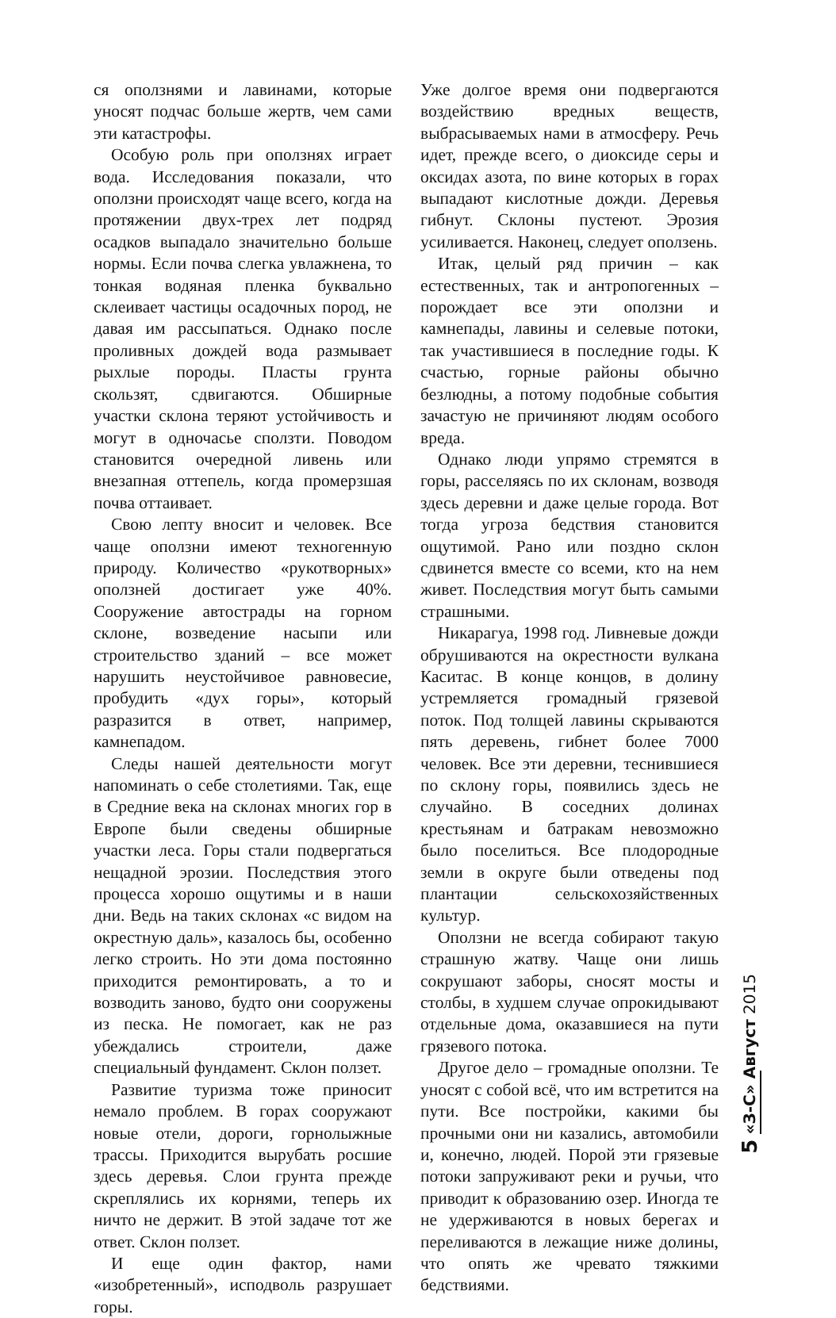ся оползнями и лавинами, которые уносят подчас больше жертв, чем сами эти катастрофы.
Особую роль при оползнях играет вода. Исследования показали, что оползни происходят чаще всего, когда на протяжении двух-трех лет подряд осадков выпадало значительно больше нормы. Если почва слегка увлажнена, то тонкая водяная пленка буквально склеивает частицы осадочных пород, не давая им рассыпаться. Однако после проливных дождей вода размывает рыхлые породы. Пласты грунта скользят, сдвигаются. Обширные участки склона теряют устойчивость и могут в одночасье сползти. Поводом становится очередной ливень или внезапная оттепель, когда промерзшая почва оттаивает.
Свою лепту вносит и человек. Все чаще оползни имеют техногенную природу. Количество «рукотворных» оползней достигает уже 40%. Сооружение автострады на горном склоне, возведение насыпи или строительство зданий – все может нарушить неустойчивое равновесие, пробудить «дух горы», который разразится в ответ, например, камнепадом.
Следы нашей деятельности могут напоминать о себе столетиями. Так, еще в Средние века на склонах многих гор в Европе были сведены обширные участки леса. Горы стали подвергаться нещадной эрозии. Последствия этого процесса хорошо ощутимы и в наши дни. Ведь на таких склонах «с видом на окрестную даль», казалось бы, особенно легко строить. Но эти дома постоянно приходится ремонтировать, а то и возводить заново, будто они сооружены из песка. Не помогает, как не раз убеждались строители, даже специальный фундамент. Склон ползет.
Развитие туризма тоже приносит немало проблем. В горах сооружают новые отели, дороги, горнолыжные трассы. Приходится вырубать росшие здесь деревья. Слои грунта прежде скреплялись их корнями, теперь их ничто не держит. В этой задаче тот же ответ. Склон ползет.
И еще один фактор, нами «изобретенный», исподволь разрушает горы.
Уже долгое время они подвергаются воздействию вредных веществ, выбрасываемых нами в атмосферу. Речь идет, прежде всего, о диоксиде серы и оксидах азота, по вине которых в горах выпадают кислотные дожди. Деревья гибнут. Склоны пустеют. Эрозия усиливается. Наконец, следует оползень.
Итак, целый ряд причин – как естественных, так и антропогенных – порождает все эти оползни и камнепады, лавины и селевые потоки, так участившиеся в последние годы. К счастью, горные районы обычно безлюдны, а потому подобные события зачастую не причиняют людям особого вреда.
Однако люди упрямо стремятся в горы, расселяясь по их склонам, возводя здесь деревни и даже целые города. Вот тогда угроза бедствия становится ощутимой. Рано или поздно склон сдвинется вместе со всеми, кто на нем живет. Последствия могут быть самыми страшными.
Никарагуа, 1998 год. Ливневые дожди обрушиваются на окрестности вулкана Каситас. В конце концов, в долину устремляется громадный грязевой поток. Под толщей лавины скрываются пять деревень, гибнет более 7000 человек. Все эти деревни, теснившиеся по склону горы, появились здесь не случайно. В соседних долинах крестьянам и батракам невозможно было поселиться. Все плодородные земли в округе были отведены под плантации сельскохозяйственных культур.
Оползни не всегда собирают такую страшную жатву. Чаще они лишь сокрушают заборы, сносят мосты и столбы, в худшем случае опрокидывают отдельные дома, оказавшиеся на пути грязевого потока.
Другое дело – громадные оползни. Те уносят с собой всё, что им встретится на пути. Все постройки, какими бы прочными они ни казались, автомобили и, конечно, людей. Порой эти грязевые потоки запруживают реки и ручьи, что приводит к образованию озер. Иногда те не удерживаются в новых берегах и переливаются в лежащие ниже долины, что опять же чревато тяжкими бедствиями.
5 «З-С» Август 2015